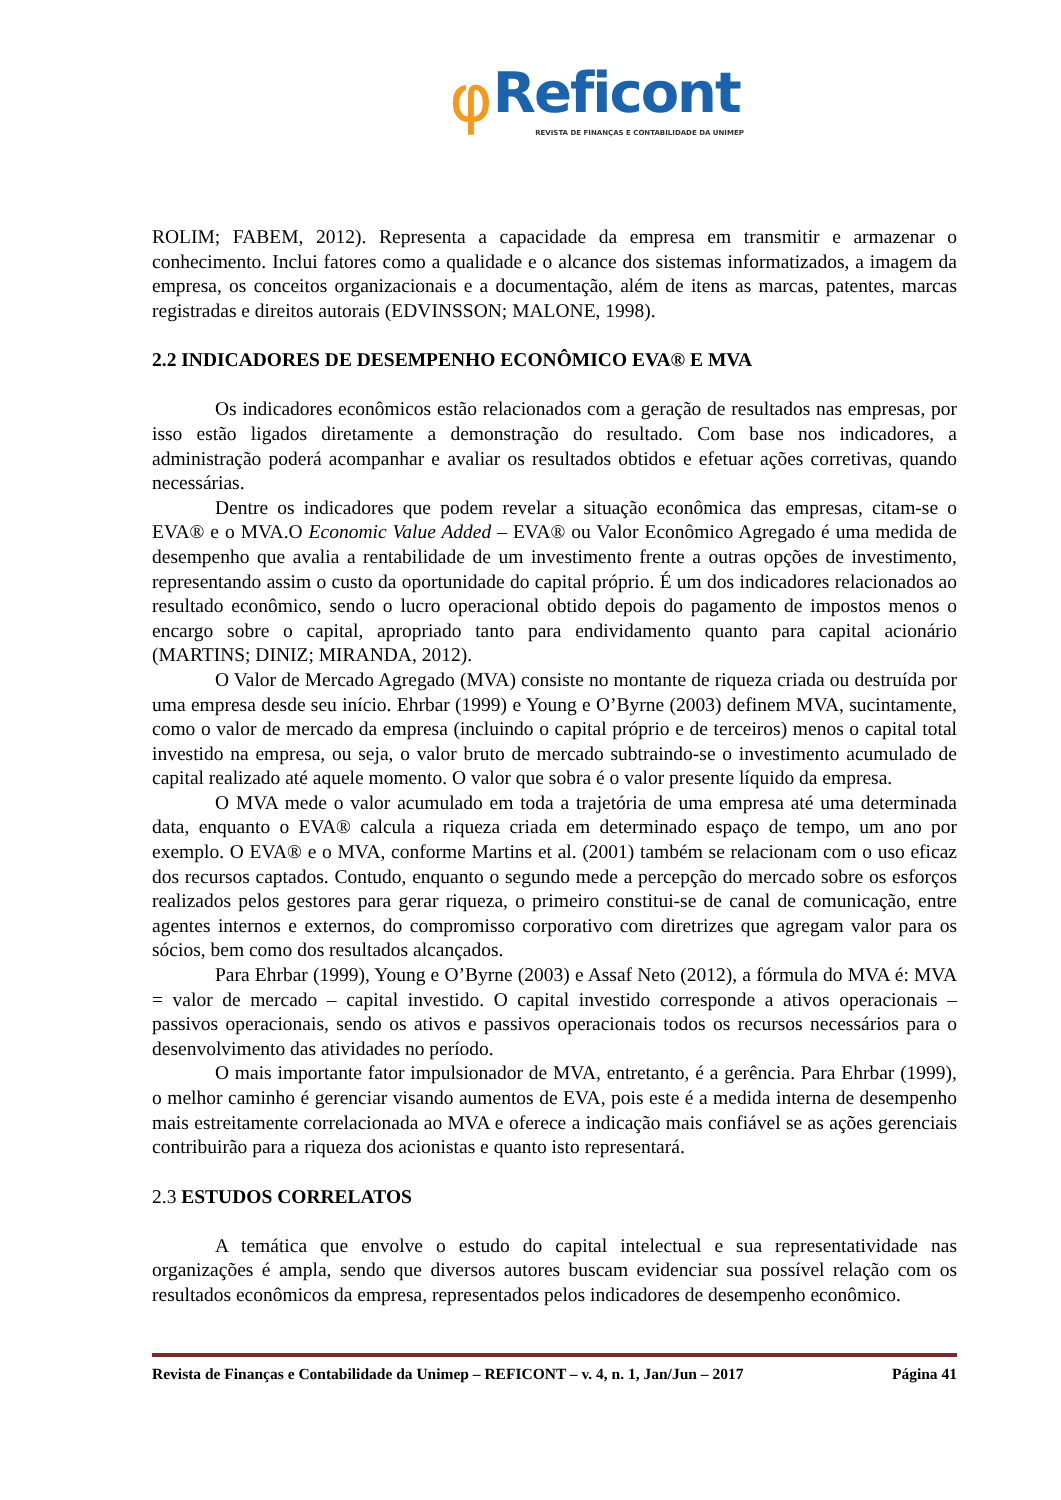φReficont
REVISTA DE FINANÇAS E CONTABILIDADE DA UNIMEP
ROLIM; FABEM, 2012). Representa a capacidade da empresa em transmitir e armazenar o conhecimento. Inclui fatores como a qualidade e o alcance dos sistemas informatizados, a imagem da empresa, os conceitos organizacionais e a documentação, além de itens as marcas, patentes, marcas registradas e direitos autorais (EDVINSSON; MALONE, 1998).
2.2 INDICADORES DE DESEMPENHO ECONÔMICO EVA® E MVA
Os indicadores econômicos estão relacionados com a geração de resultados nas empresas, por isso estão ligados diretamente a demonstração do resultado. Com base nos indicadores, a administração poderá acompanhar e avaliar os resultados obtidos e efetuar ações corretivas, quando necessárias.
Dentre os indicadores que podem revelar a situação econômica das empresas, citam-se o EVA® e o MVA.O Economic Value Added – EVA® ou Valor Econômico Agregado é uma medida de desempenho que avalia a rentabilidade de um investimento frente a outras opções de investimento, representando assim o custo da oportunidade do capital próprio. É um dos indicadores relacionados ao resultado econômico, sendo o lucro operacional obtido depois do pagamento de impostos menos o encargo sobre o capital, apropriado tanto para endividamento quanto para capital acionário (MARTINS; DINIZ; MIRANDA, 2012).
O Valor de Mercado Agregado (MVA) consiste no montante de riqueza criada ou destruída por uma empresa desde seu início. Ehrbar (1999) e Young e O’Byrne (2003) definem MVA, sucintamente, como o valor de mercado da empresa (incluindo o capital próprio e de terceiros) menos o capital total investido na empresa, ou seja, o valor bruto de mercado subtraindo-se o investimento acumulado de capital realizado até aquele momento. O valor que sobra é o valor presente líquido da empresa.
O MVA mede o valor acumulado em toda a trajetória de uma empresa até uma determinada data, enquanto o EVA® calcula a riqueza criada em determinado espaço de tempo, um ano por exemplo. O EVA® e o MVA, conforme Martins et al. (2001) também se relacionam com o uso eficaz dos recursos captados. Contudo, enquanto o segundo mede a percepção do mercado sobre os esforços realizados pelos gestores para gerar riqueza, o primeiro constitui-se de canal de comunicação, entre agentes internos e externos, do compromisso corporativo com diretrizes que agregam valor para os sócios, bem como dos resultados alcançados.
Para Ehrbar (1999), Young e O’Byrne (2003) e Assaf Neto (2012), a fórmula do MVA é: MVA = valor de mercado – capital investido. O capital investido corresponde a ativos operacionais – passivos operacionais, sendo os ativos e passivos operacionais todos os recursos necessários para o desenvolvimento das atividades no período.
O mais importante fator impulsionador de MVA, entretanto, é a gerência. Para Ehrbar (1999), o melhor caminho é gerenciar visando aumentos de EVA, pois este é a medida interna de desempenho mais estreitamente correlacionada ao MVA e oferece a indicação mais confiável se as ações gerenciais contribuirão para a riqueza dos acionistas e quanto isto representará.
2.3 ESTUDOS CORRELATOS
A temática que envolve o estudo do capital intelectual e sua representatividade nas organizações é ampla, sendo que diversos autores buscam evidenciar sua possível relação com os resultados econômicos da empresa, representados pelos indicadores de desempenho econômico.
Revista de Finanças e Contabilidade da Unimep – REFICONT – v. 4, n. 1, Jan/Jun – 2017 Página 41